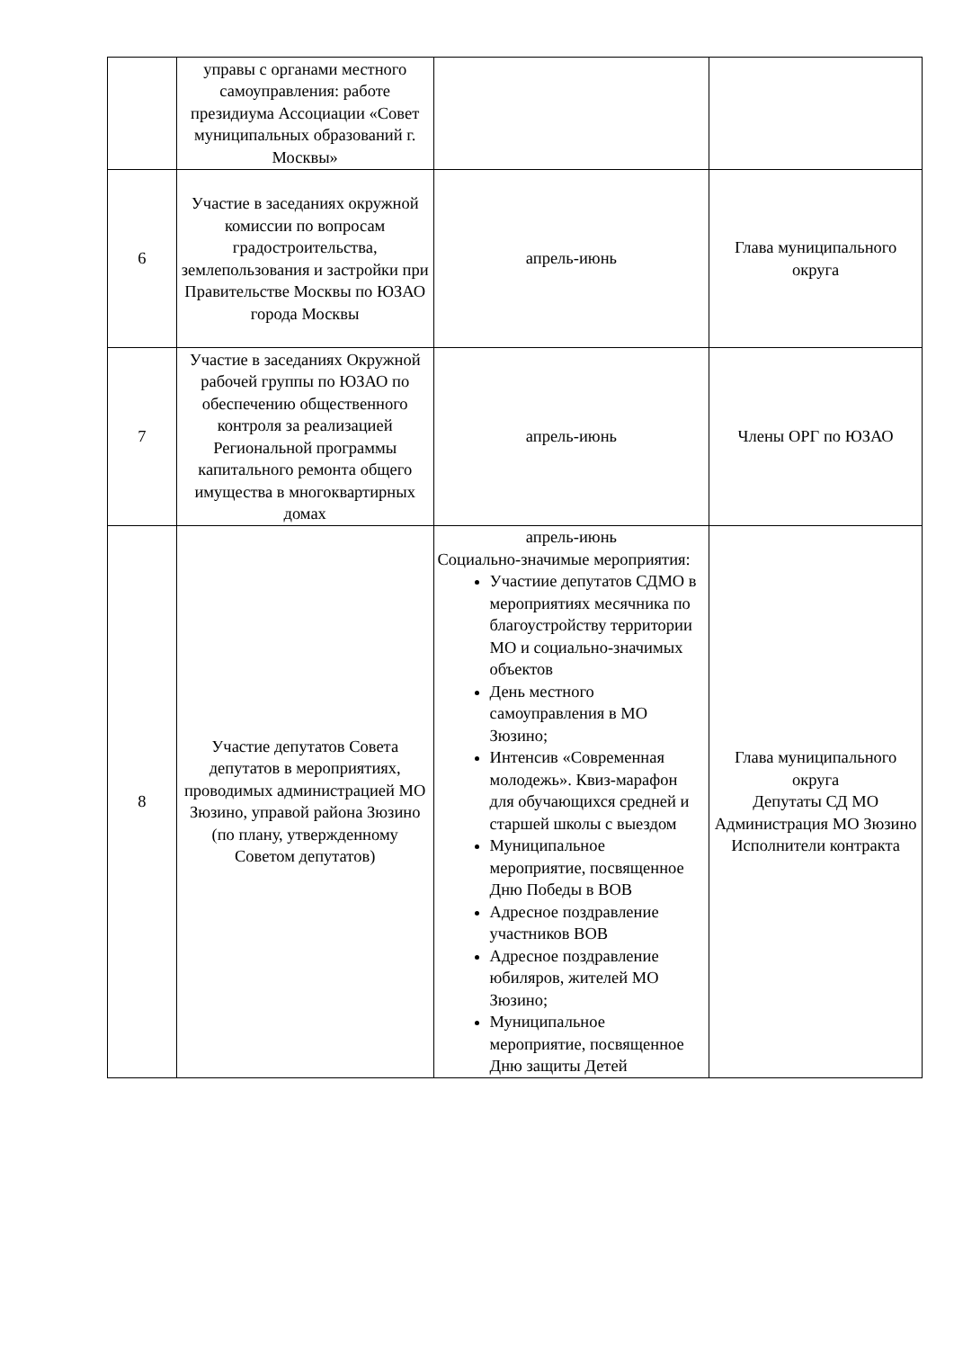| | управы с органами местного самоуправления: работе президиума Ассоциации «Совет муниципальных образований г. Москвы» | | |
| 6 | Участие в заседаниях окружной комиссии по вопросам градостроительства, землепользования и застройки при Правительстве Москвы по ЮЗАО города Москвы | апрель-июнь | Глава муниципального округа |
| 7 | Участие в заседаниях Окружной рабочей группы по ЮЗАО по обеспечению общественного контроля за реализацией Региональной программы капитального ремонта общего имущества в многоквартирных домах | апрель-июнь | Члены ОРГ по ЮЗАО |
| 8 | Участие депутатов Совета депутатов в мероприятиях, проводимых администрацией МО Зюзино, управой района Зюзино (по плану, утвержденному Советом депутатов) | апрель-июнь Социально-значимые мероприятия: Участиие депутатов СДМО в мероприятиях месячника по благоустройству территории МО и социально-значимых объектов День местного самоуправления в МО Зюзино; Интенсив «Современная молодежь». Квиз-марафон для обучающихся средней и старшей школы с выездом Муниципальное мероприятие, посвященное Дню Победы в ВОВ Адресное поздравление участников ВОВ Адресное поздравление юбиляров, жителей МО Зюзино; Муниципальное мероприятие, посвященное Дню защиты Детей | Глава муниципального округа Депутаты СД МО Администрация МО Зюзино Исполнители контракта |